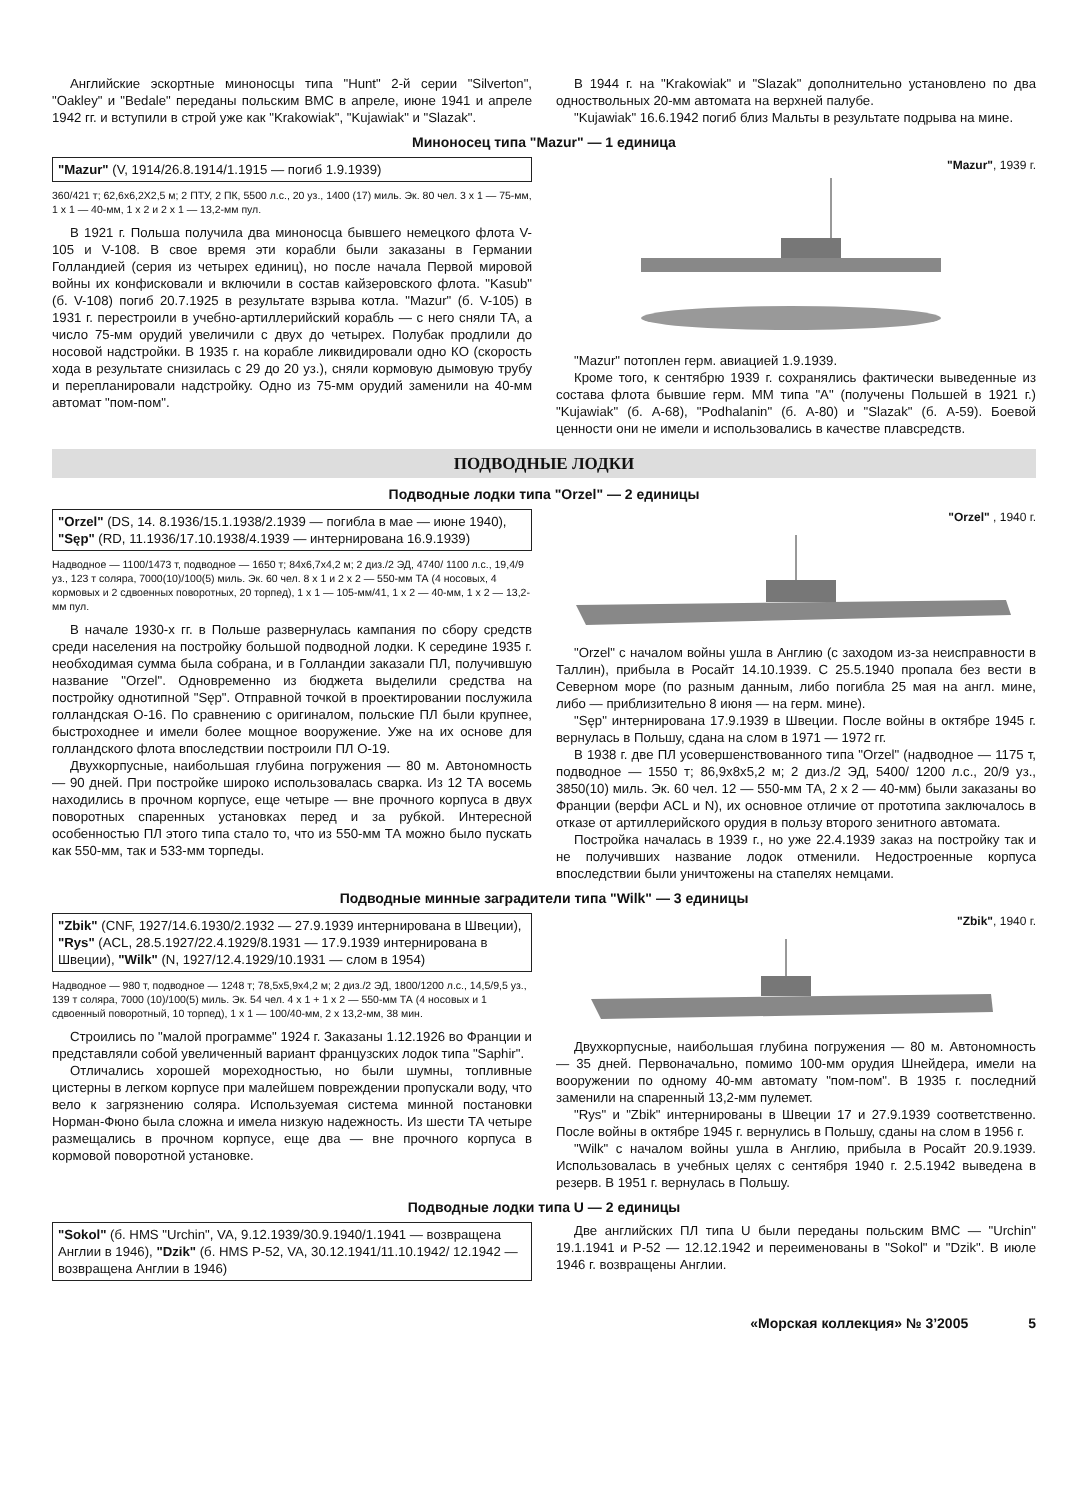Английские эскортные миноносцы типа "Hunt" 2-й серии "Silverton", "Oakley" и "Bedale" переданы польским ВМС в апреле, июне 1941 и апреле 1942 гг. и вступили в строй уже как "Krakowiak", "Kujawiak" и "Slazak".
В 1944 г. на "Krakowiak" и "Slazak" дополнительно установлено по два одноствольных 20-мм автомата на верхней палубе.
"Kujawiak" 16.6.1942 погиб близ Мальты в результате подрыва на мине.
Миноносец типа "Mazur" — 1 единица
"Mazur" (V, 1914/26.8.1914/1.1915 — погиб 1.9.1939)
360/421 т; 62,6x6,2X2,5 м; 2 ПТУ, 2 ПК, 5500 л.с., 20 уз., 1400 (17) миль. Эк. 80 чел. 3 x 1 — 75-мм, 1 x 1 — 40-мм, 1 x 2 и 2 x 1 — 13,2-мм пул.
В 1921 г. Польша получила два миноносца бывшего немецкого флота V-105 и V-108. В свое время эти корабли были заказаны в Германии Голландией (серия из четырех единиц), но после начала Первой мировой войны их конфисковали и включили в состав кайзеровского флота. "Kasub" (б. V-108) погиб 20.7.1925 в результате взрыва котла. "Mazur" (б. V-105) в 1931 г. перестроили в учебно-артиллерийский корабль — с него сняли ТА, а число 75-мм орудий увеличили с двух до четырех. Полубак продлили до носовой надстройки. В 1935 г. на корабле ликвидировали одно КО (скорость хода в результате снизилась с 29 до 20 уз.), сняли кормовую дымовую трубу и перепланировали надстройку. Одно из 75-мм орудий заменили на 40-мм автомат "пом-пом".
"Mazur", 1939 г.
"Mazur" потоплен герм. авиацией 1.9.1939.
Кроме того, к сентябрю 1939 г. сохранялись фактически выведенные из состава флота бывшие герм. ММ типа "A" (получены Польшей в 1921 г.) "Kujawiak" (б. A-68), "Podhalanin" (б. A-80) и "Slazak" (б. A-59). Боевой ценности они не имели и использовались в качестве плавсредств.
ПОДВОДНЫЕ ЛОДКИ
Подводные лодки типа "Orzel" — 2 единицы
"Orzel" (DS, 14. 8.1936/15.1.1938/2.1939 — погибла в мае — июне 1940), "Sęp" (RD, 11.1936/17.10.1938/4.1939 — интернирована 16.9.1939)
Надводное — 1100/1473 т, подводное — 1650 т; 84x6,7x4,2 м; 2 диз./2 ЭД, 4740/ 1100 л.с., 19,4/9 уз., 123 т соляра, 7000(10)/100(5) миль. Эк. 60 чел. 8 x 1 и 2 x 2 — 550-мм ТА (4 носовых, 4 кормовых и 2 сдвоенных поворотных, 20 торпед), 1 x 1 — 105-мм/41, 1 x 2 — 40-мм, 1 x 2 — 13,2-мм пул.
В начале 1930-х гг. в Польше развернулась кампания по сбору средств среди населения на постройку большой подводной лодки. К середине 1935 г. необходимая сумма была собрана, и в Голландии заказали ПЛ, получившую название "Orzel". Одновременно из бюджета выделили средства на постройку однотипной "Sęp". Отправной точкой в проектировании послужила голландская O-16. По сравнению с оригиналом, польские ПЛ были крупнее, быстроходнее и имели более мощное вооружение. Уже на их основе для голландского флота впоследствии построили ПЛ O-19.
Двухкорпусные, наибольшая глубина погружения — 80 м. Автономность — 90 дней. При постройке широко использовалась сварка. Из 12 ТА восемь находились в прочном корпусе, еще четыре — вне прочного корпуса в двух поворотных спаренных установках перед и за рубкой. Интересной особенностью ПЛ этого типа стало то, что из 550-мм ТА можно было пускать как 550-мм, так и 533-мм торпеды.
"Orzel" , 1940 г.
"Orzel" с началом войны ушла в Англию (с заходом из-за неисправности в Таллин), прибыла в Росайт 14.10.1939. С 25.5.1940 пропала без вести в Северном море (по разным данным, либо погибла 25 мая на англ. мине, либо — приблизительно 8 июня — на герм. мине).
"Sęp" интернирована 17.9.1939 в Швеции. После войны в октябре 1945 г. вернулась в Польшу, сдана на слом в 1971 — 1972 гг.
В 1938 г. две ПЛ усовершенствованного типа "Orzel" (надводное — 1175 т, подводное — 1550 т; 86,9x8x5,2 м; 2 диз./2 ЭД, 5400/ 1200 л.с., 20/9 уз., 3850(10) миль. Эк. 60 чел. 12 — 550-мм ТА, 2 x 2 — 40-мм) были заказаны во Франции (верфи ACL и N), их основное отличие от прототипа заключалось в отказе от артиллерийского орудия в пользу второго зенитного автомата.
Постройка началась в 1939 г., но уже 22.4.1939 заказ на постройку так и не получивших название лодок отменили. Недостроенные корпуса впоследствии были уничтожены на стапелях немцами.
Подводные минные заградители типа "Wilk" — 3 единицы
"Zbik" (CNF, 1927/14.6.1930/2.1932 — 27.9.1939 интернирована в Швеции), "Rys" (ACL, 28.5.1927/22.4.1929/8.1931 — 17.9.1939 интернирована в Швеции), "Wilk" (N, 1927/12.4.1929/10.1931 — слом в 1954)
Надводное — 980 т, подводное — 1248 т; 78,5x5,9x4,2 м; 2 диз./2 ЭД, 1800/1200 л.с., 14,5/9,5 уз., 139 т соляра, 7000 (10)/100(5) миль. Эк. 54 чел. 4 x 1 + 1 x 2 — 550-мм ТА (4 носовых и 1 сдвоенный поворотный, 10 торпед), 1 x 1 — 100/40-мм, 2 x 13,2-мм, 38 мин.
Строились по "малой программе" 1924 г. Заказаны 1.12.1926 во Франции и представляли собой увеличенный вариант французских лодок типа "Saphir".
Отличались хорошей мореходностью, но были шумны, топливные цистерны в легком корпусе при малейшем повреждении пропускали воду, что вело к загрязнению соляра. Используемая система минной постановки Норман-Фюно была сложна и имела низкую надежность. Из шести ТА четыре размещались в прочном корпусе, еще два — вне прочного корпуса в кормовой поворотной установке.
"Zbik", 1940 г.
Двухкорпусные, наибольшая глубина погружения — 80 м. Автономность — 35 дней. Первоначально, помимо 100-мм орудия Шнейдера, имели на вооружении по одному 40-мм автомату "пом-пом". В 1935 г. последний заменили на спаренный 13,2-мм пулемет.
"Rys" и "Zbik" интернированы в Швеции 17 и 27.9.1939 соответственно. После войны в октябре 1945 г. вернулись в Польшу, сданы на слом в 1956 г.
"Wilk" с началом войны ушла в Англию, прибыла в Росайт 20.9.1939. Использовалась в учебных целях с сентября 1940 г. 2.5.1942 выведена в резерв. В 1951 г. вернулась в Польшу.
Подводные лодки типа U — 2 единицы
"Sokol" (б. HMS "Urchin", VA, 9.12.1939/30.9.1940/1.1941 — возвращена Англии в 1946), "Dzik" (б. HMS P-52, VA, 30.12.1941/11.10.1942/ 12.1942 — возвращена Англии в 1946)
Две английских ПЛ типа U были переданы польским ВМС — "Urchin" 19.1.1941 и P-52 — 12.12.1942 и переименованы в "Sokol" и "Dzik". В июле 1946 г. возвращены Англии.
«Морская коллекция» № 3’2005 5